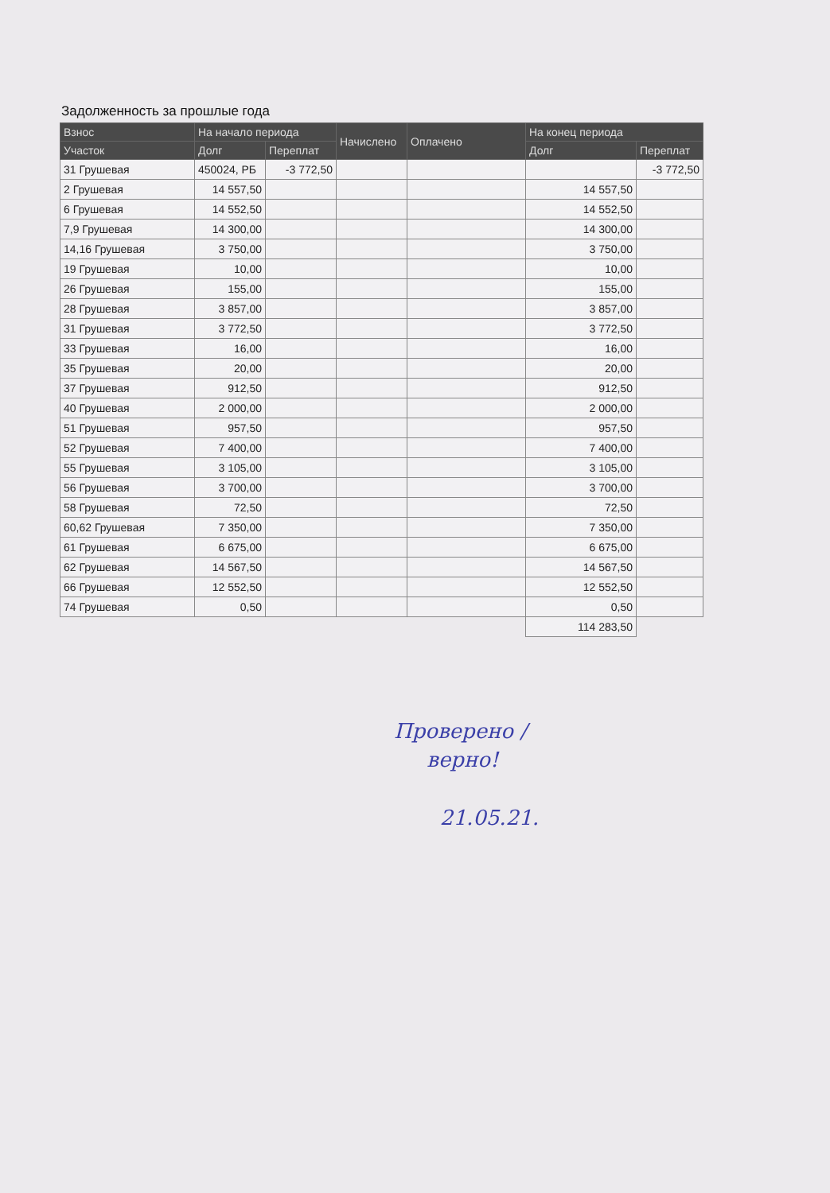Задолженность за прошлые года
| Взнос | На начало периода | | Начислено | Оплачено | На конец периода | |
| --- | --- | --- | --- | --- | --- | --- |
| Участок | Долг | Переплат | | | Долг | Переплат |
| 31 Грушевая | 450024, РБ | -3 772,50 | | | | -3 772,50 |
| 2 Грушевая | 14 557,50 | | | | 14 557,50 | |
| 6 Грушевая | 14 552,50 | | | | 14 552,50 | |
| 7,9 Грушевая | 14 300,00 | | | | 14 300,00 | |
| 14,16 Грушевая | 3 750,00 | | | | 3 750,00 | |
| 19 Грушевая | 10,00 | | | | 10,00 | |
| 26 Грушевая | 155,00 | | | | 155,00 | |
| 28 Грушевая | 3 857,00 | | | | 3 857,00 | |
| 31 Грушевая | 3 772,50 | | | | 3 772,50 | |
| 33 Грушевая | 16,00 | | | | 16,00 | |
| 35 Грушевая | 20,00 | | | | 20,00 | |
| 37 Грушевая | 912,50 | | | | 912,50 | |
| 40 Грушевая | 2 000,00 | | | | 2 000,00 | |
| 51 Грушевая | 957,50 | | | | 957,50 | |
| 52 Грушевая | 7 400,00 | | | | 7 400,00 | |
| 55 Грушевая | 3 105,00 | | | | 3 105,00 | |
| 56 Грушевая | 3 700,00 | | | | 3 700,00 | |
| 58 Грушевая | 72,50 | | | | 72,50 | |
| 60,62 Грушевая | 7 350,00 | | | | 7 350,00 | |
| 61 Грушевая | 6 675,00 | | | | 6 675,00 | |
| 62 Грушевая | 14 567,50 | | | | 14 567,50 | |
| 66 Грушевая | 12 552,50 | | | | 12 552,50 | |
| 74 Грушевая | 0,50 | | | | 0,50 | |
| | | | | | 114 283,50 | |
Проверено /
верно!
21.05.21.